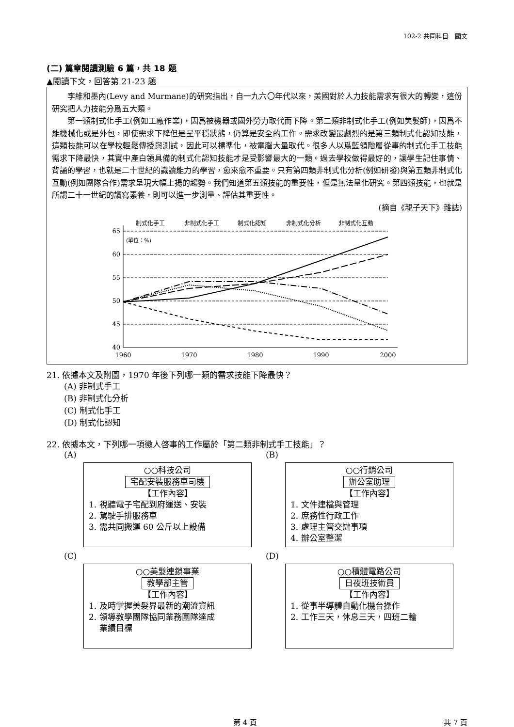102-2 共同科目　國文
(二) 篇章閱讀測驗 6 篇，共 18 題
▲閱讀下文，回答第 21-23 題
李維和墨內(Levy and Murmane)的研究指出，自一九六〇年代以來，美國對於人力技能需求有很大的轉變，這份研究把人力技能分爲五大類。
第一類制式化手工(例如工廠作業)，因爲被機器或國外勞力取代而下降。第二類非制式化手工(例如美髮師)，因爲不能機械化或是外包，即使需求下降但是呈平穩狀態，仍算是安全的工作。需求改變最劇烈的是第三類制式化認知技能，這類技能可以在學校輕鬆傳授與測試，因此可以標準化，被電腦大量取代。很多人以爲藍領階層從事的制式化手工技能需求下降最快，其實中產白領具備的制式化認知技能才是受影響最大的一類。過去學校做得最好的，讓學生記住事情、背誦的學習，也就是二十世紀的識讀能力的學習，愈來愈不重要。只有第四類非制式化分析(例如研發)與第五類非制式化互動(例如團隊合作)需求呈現大幅上揚的趨勢。我們知道第五類技能的重要性，但是無法量化研究。第四類技能，也就是所謂二十一世紀的讀寫素養，則可以進一步測量、評估其重要性。
(摘自《親子天下》雜誌)
制式化手工
非制式化手工
制式化認知
非制式化分析
非制式化互動
65
60
55
50
45
40
(單位：%)
1960
1970
1980
1990
2000
21. 依據本文及附圖，1970 年後下列哪一類的需求技能下降最快？
(A) 非制式手工
(B) 非制式化分析
(C) 制式化手工
(D) 制式化認知
22. 依據本文，下列哪一項徵人啓事的工作屬於「第二類非制式手工技能」？
(A)
○○科技公司
宅配安裝服務車司機
【工作內容】
1. 視聽電子宅配到府運送、安裝
2. 駕駛手排服務車
3. 需共同搬運 60 公斤以上設備
(B)
○○行銷公司
辦公室助理
【工作內容】
1. 文件建檔與管理
2. 庶務性行政工作
3. 處理主管交辦事項
4. 辦公室整潔
(C)
○○美髮連鎖事業
教學部主管
【工作內容】
1. 及時掌握美髮界最新的潮流資訊
2. 領導教學團隊協同業務團隊達成
業績目標
(D)
○○積體電路公司
日夜班技術員
【工作內容】
1. 從事半導體自動化機台操作
2. 工作三天，休息三天，四班二輪
第 4 頁 共 7 頁